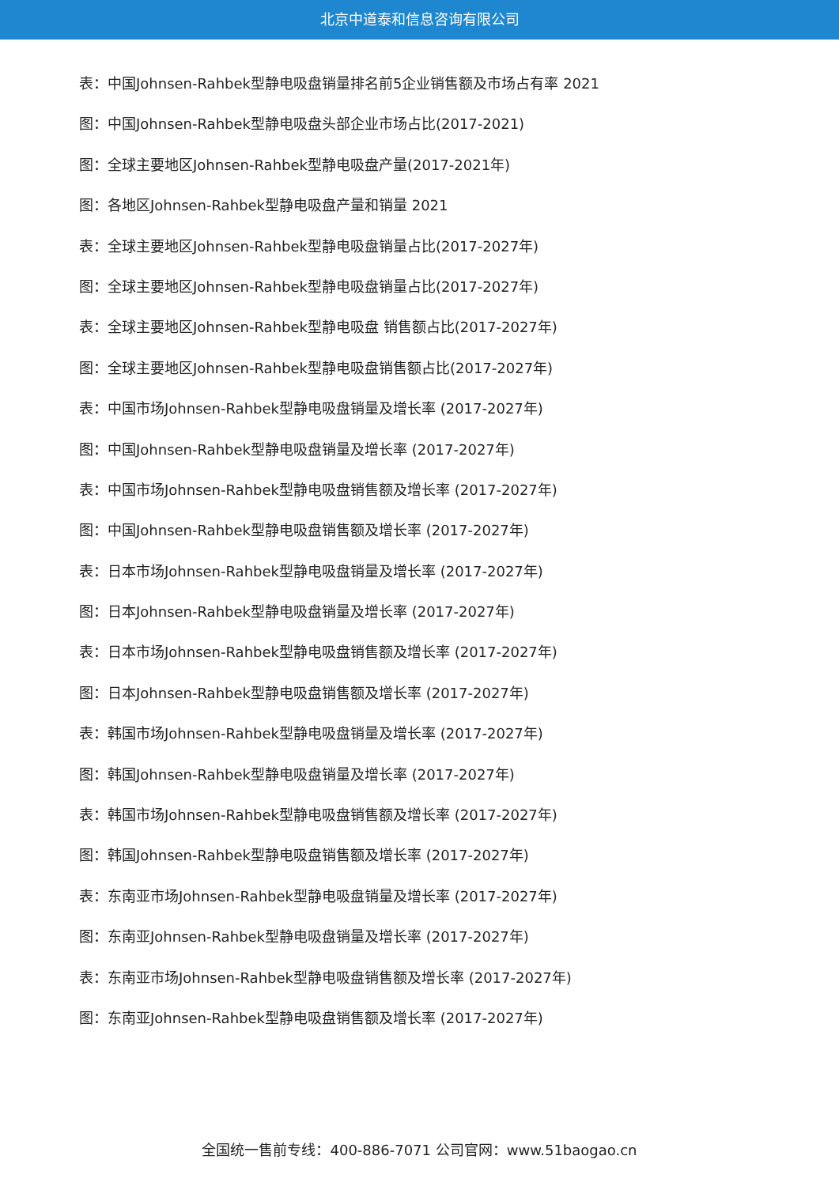北京中道泰和信息咨询有限公司
表：中国Johnsen-Rahbek型静电吸盘销量排名前5企业销售额及市场占有率 2021
图：中国Johnsen-Rahbek型静电吸盘头部企业市场占比(2017-2021)
图：全球主要地区Johnsen-Rahbek型静电吸盘产量(2017-2021年)
图：各地区Johnsen-Rahbek型静电吸盘产量和销量 2021
表：全球主要地区Johnsen-Rahbek型静电吸盘销量占比(2017-2027年)
图：全球主要地区Johnsen-Rahbek型静电吸盘销量占比(2017-2027年)
表：全球主要地区Johnsen-Rahbek型静电吸盘 销售额占比(2017-2027年)
图：全球主要地区Johnsen-Rahbek型静电吸盘销售额占比(2017-2027年)
表：中国市场Johnsen-Rahbek型静电吸盘销量及增长率 (2017-2027年)
图：中国Johnsen-Rahbek型静电吸盘销量及增长率 (2017-2027年)
表：中国市场Johnsen-Rahbek型静电吸盘销售额及增长率 (2017-2027年)
图：中国Johnsen-Rahbek型静电吸盘销售额及增长率 (2017-2027年)
表：日本市场Johnsen-Rahbek型静电吸盘销量及增长率 (2017-2027年)
图：日本Johnsen-Rahbek型静电吸盘销量及增长率 (2017-2027年)
表：日本市场Johnsen-Rahbek型静电吸盘销售额及增长率 (2017-2027年)
图：日本Johnsen-Rahbek型静电吸盘销售额及增长率 (2017-2027年)
表：韩国市场Johnsen-Rahbek型静电吸盘销量及增长率 (2017-2027年)
图：韩国Johnsen-Rahbek型静电吸盘销量及增长率 (2017-2027年)
表：韩国市场Johnsen-Rahbek型静电吸盘销售额及增长率 (2017-2027年)
图：韩国Johnsen-Rahbek型静电吸盘销售额及增长率 (2017-2027年)
表：东南亚市场Johnsen-Rahbek型静电吸盘销量及增长率 (2017-2027年)
图：东南亚Johnsen-Rahbek型静电吸盘销量及增长率 (2017-2027年)
表：东南亚市场Johnsen-Rahbek型静电吸盘销售额及增长率 (2017-2027年)
图：东南亚Johnsen-Rahbek型静电吸盘销售额及增长率 (2017-2027年)
全国统一售前专线：400-886-7071 公司官网：www.51baogao.cn